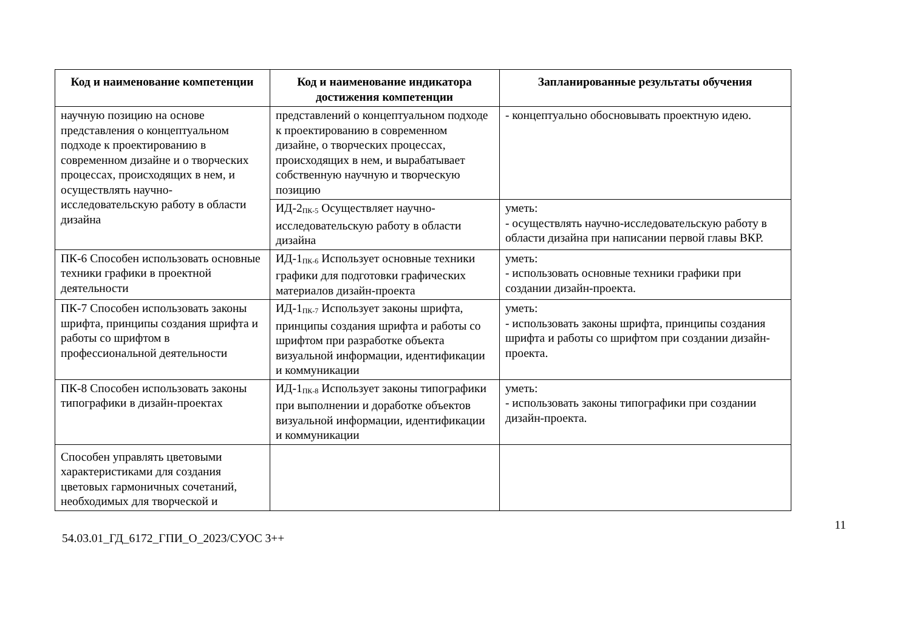| Код и наименование компетенции | Код и наименование индикатора достижения компетенции | Запланированные результаты обучения |
| --- | --- | --- |
| научную позицию на основе представления о концептуальном подходе к проектированию в современном дизайне и о творческих процессах, происходящих в нем, и осуществлять научно-исследовательскую работу в области дизайна | представлений о концептуальном подходе к проектированию в современном дизайне, о творческих процессах, происходящих в нем, и вырабатывает собственную научную и творческую позицию | - концептуально обосновывать проектную идею. |
| | ИД-2<sub>ПК-5</sub> Осуществляет научно-исследовательскую работу в области дизайна | уметь: - осуществлять научно-исследовательскую работу в области дизайна при написании первой главы ВКР. |
| ПК-6 Способен использовать основные техники графики в проектной деятельности | ИД-1<sub>ПК-6</sub> Использует основные техники графики для подготовки графических материалов дизайн-проекта | уметь: - использовать основные техники графики при создании дизайн-проекта. |
| ПК-7 Способен использовать законы шрифта, принципы создания шрифта и работы со шрифтом в профессиональной деятельности | ИД-1<sub>ПК-7</sub> Использует законы шрифта, принципы создания шрифта и работы со шрифтом при разработке объекта визуальной информации, идентификации и коммуникации | уметь: - использовать законы шрифта, принципы создания шрифта и работы со шрифтом при создании дизайн-проекта. |
| ПК-8 Способен использовать законы типографики в дизайн-проектах | ИД-1<sub>ПК-8</sub> Использует законы типографики при выполнении и доработке объектов визуальной информации, идентификации и коммуникации | уметь: - использовать законы типографики при создании дизайн-проекта. |
| Способен управлять цветовыми характеристиками для создания цветовых гармоничных сочетаний, необходимых для творческой и | | |
11
54.03.01_ГД_6172_ГПИ_О_2023/СУОС 3++